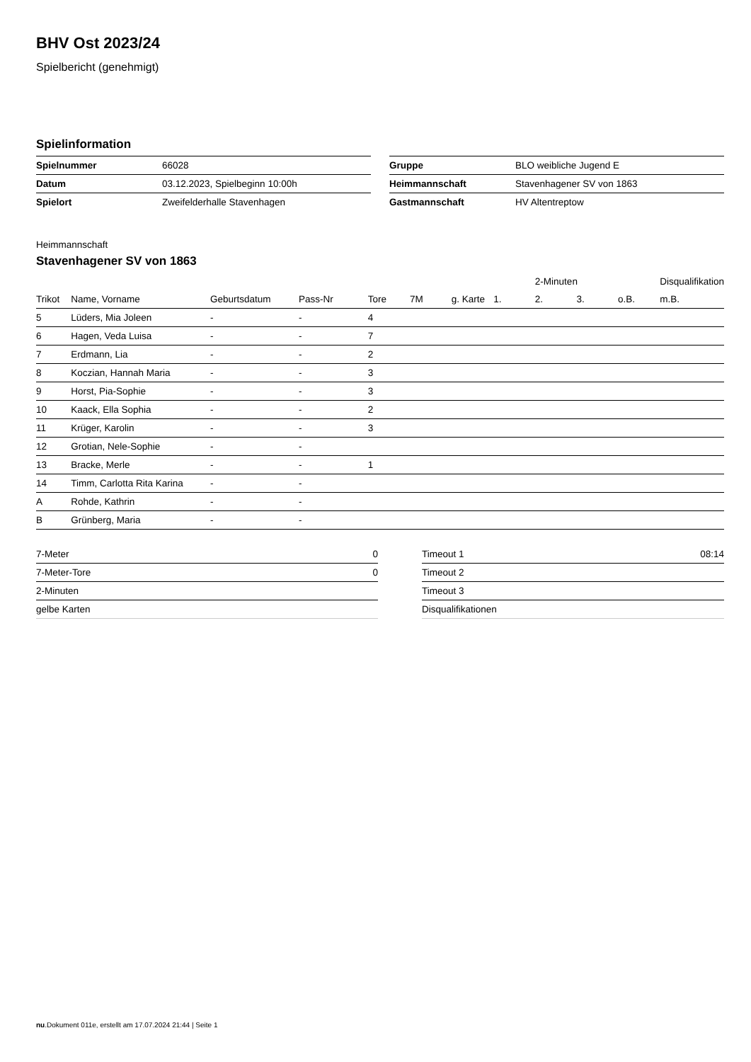BHV Ost 2023/24
Spielbericht (genehmigt)
Spielinformation
| Spielnummer | 66028 |
| Datum | 03.12.2023, Spielbeginn 10:00h |
| Spielort | Zweifelderhalle Stavenhagen |
| Gruppe | BLO weibliche Jugend E |
| Heimmannschaft | Stavenhagener SV von 1863 |
| Gastmannschaft | HV Altentreptow |
Heimmannschaft
Stavenhagener SV von 1863
| | | | | | | | | 2-Minuten | | | Disqualifikation |
| --- | --- | --- | --- | --- | --- | --- | --- | --- | --- | --- | --- |
| Trikot | Name, Vorname | Geburtsdatum | Pass-Nr | Tore | 7M | g. Karte | 1. | 2. | 3. | o.B. | m.B. |
| 5 | Lüders, Mia Joleen | - | - | 4 | | | | | | | |
| 6 | Hagen, Veda Luisa | - | - | 7 | | | | | | | |
| 7 | Erdmann, Lia | - | - | 2 | | | | | | | |
| 8 | Koczian, Hannah Maria | - | - | 3 | | | | | | | |
| 9 | Horst, Pia-Sophie | - | - | 3 | | | | | | | |
| 10 | Kaack, Ella Sophia | - | - | 2 | | | | | | | |
| 11 | Krüger, Karolin | - | - | 3 | | | | | | | |
| 12 | Grotian, Nele-Sophie | - | - | | | | | | | | |
| 13 | Bracke, Merle | - | - | 1 | | | | | | | |
| 14 | Timm, Carlotta Rita Karina | - | - | | | | | | | | |
| A | Rohde, Kathrin | - | - | | | | | | | | |
| B | Grünberg, Maria | - | - | | | | | | | | |
| 7-Meter | 0 |
| 7-Meter-Tore | 0 |
| 2-Minuten | |
| gelbe Karten | |
| Timeout 1 | 08:14 |
| Timeout 2 | |
| Timeout 3 | |
| Disqualifikationen | |
nu.Dokument 011e, erstellt am 17.07.2024 21:44 | Seite 1